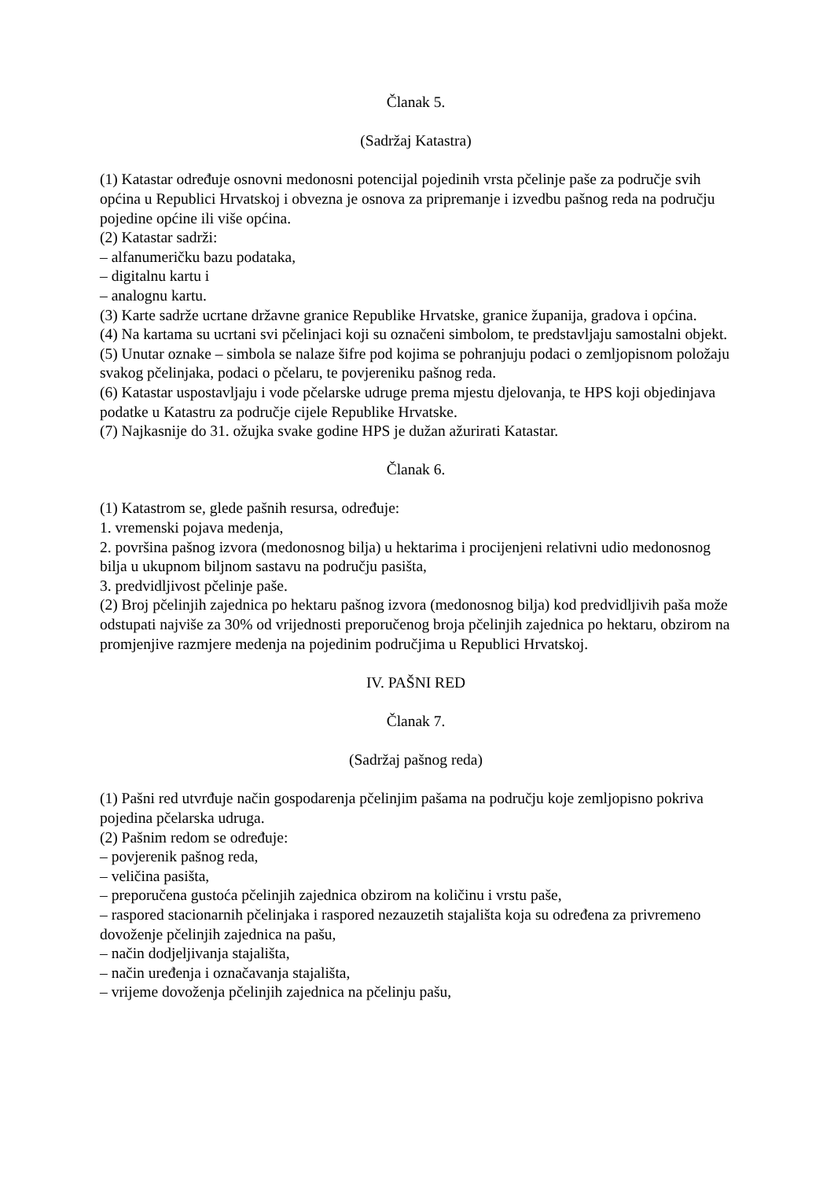Članak 5.
(Sadržaj Katastra)
(1) Katastar određuje osnovni medonosni potencijal pojedinih vrsta pčelinje paše za područje svih općina u Republici Hrvatskoj i obvezna je osnova za pripremanje i izvedbu pašnog reda na području pojedine općine ili više općina.
(2) Katastar sadrži:
– alfanumeričku bazu podataka,
– digitalnu kartu i
– analognu kartu.
(3) Karte sadrže ucrtane državne granice Republike Hrvatske, granice županija, gradova i općina.
(4) Na kartama su ucrtani svi pčelinjaci koji su označeni simbolom, te predstavljaju samostalni objekt.
(5) Unutar oznake – simbola se nalaze šifre pod kojima se pohranjuju podaci o zemljopisnom položaju svakog pčelinjaka, podaci o pčelaru, te povjereniku pašnog reda.
(6) Katastar uspostavljaju i vode pčelarske udruge prema mjestu djelovanja, te HPS koji objedinjava podatke u Katastru za područje cijele Republike Hrvatske.
(7) Najkasnije do 31. ožujka svake godine HPS je dužan ažurirati Katastar.
Članak 6.
(1) Katastrom se, glede pašnih resursa, određuje:
1. vremenski pojava medenja,
2. površina pašnog izvora (medonosnog bilja) u hektarima i procijenjeni relativni udio medonosnog bilja u ukupnom biljnom sastavu na području pasišta,
3. predvidljivost pčelinje paše.
(2) Broj pčelinjih zajednica po hektaru pašnog izvora (medonosnog bilja) kod predvidljivih paša može odstupati najviše za 30% od vrijednosti preporučenog broja pčelinjih zajednica po hektaru, obzirom na promjenjive razmjere medenja na pojedinim područjima u Republici Hrvatskoj.
IV. PAŠNI RED
Članak 7.
(Sadržaj pašnog reda)
(1) Pašni red utvrđuje način gospodarenja pčelinjim pašama na području koje zemljopisno pokriva pojedina pčelarska udruga.
(2) Pašnim redom se određuje:
– povjerenik pašnog reda,
– veličina pasišta,
– preporučena gustoća pčelinjih zajednica obzirom na količinu i vrstu paše,
– raspored stacionarnih pčelinjaka i raspored nezauzetih stajališta koja su određena za privremeno dovoženje pčelinjih zajednica na pašu,
– način dodjeljivanja stajališta,
– način uređenja i označavanja stajališta,
– vrijeme dovoženja pčelinjih zajednica na pčelinju pašu,